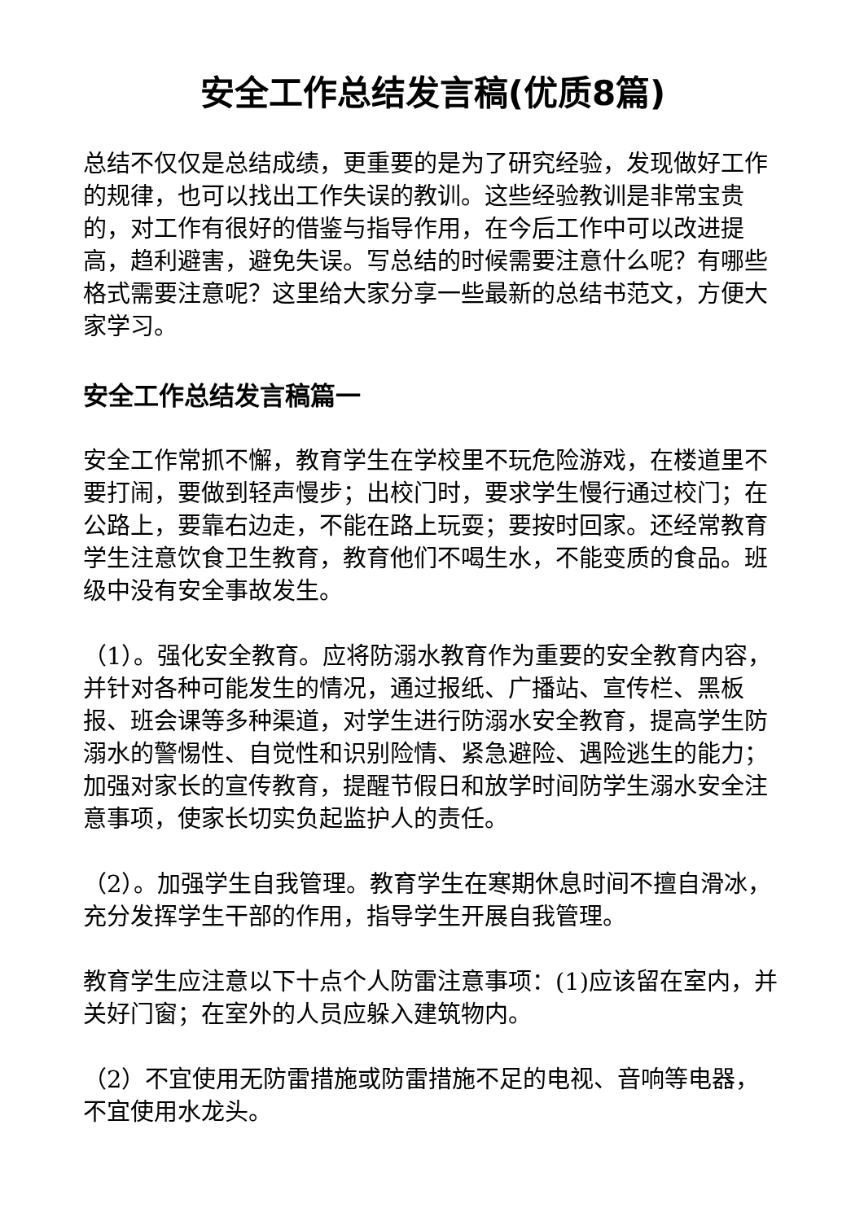安全工作总结发言稿(优质8篇)
总结不仅仅是总结成绩，更重要的是为了研究经验，发现做好工作的规律，也可以找出工作失误的教训。这些经验教训是非常宝贵的，对工作有很好的借鉴与指导作用，在今后工作中可以改进提高，趋利避害，避免失误。写总结的时候需要注意什么呢？有哪些格式需要注意呢？这里给大家分享一些最新的总结书范文，方便大家学习。
安全工作总结发言稿篇一
安全工作常抓不懈，教育学生在学校里不玩危险游戏，在楼道里不要打闹，要做到轻声慢步；出校门时，要求学生慢行通过校门；在公路上，要靠右边走，不能在路上玩耍；要按时回家。还经常教育学生注意饮食卫生教育，教育他们不喝生水，不能变质的食品。班级中没有安全事故发生。
（1）。强化安全教育。应将防溺水教育作为重要的安全教育内容，并针对各种可能发生的情况，通过报纸、广播站、宣传栏、黑板报、班会课等多种渠道，对学生进行防溺水安全教育，提高学生防溺水的警惕性、自觉性和识别险情、紧急避险、遇险逃生的能力；加强对家长的宣传教育，提醒节假日和放学时间防学生溺水安全注意事项，使家长切实负起监护人的责任。
（2）。加强学生自我管理。教育学生在寒期休息时间不擅自滑冰，充分发挥学生干部的作用，指导学生开展自我管理。
教育学生应注意以下十点个人防雷注意事项：(1)应该留在室内，并关好门窗；在室外的人员应躲入建筑物内。
（2）不宜使用无防雷措施或防雷措施不足的电视、音响等电器，不宜使用水龙头。